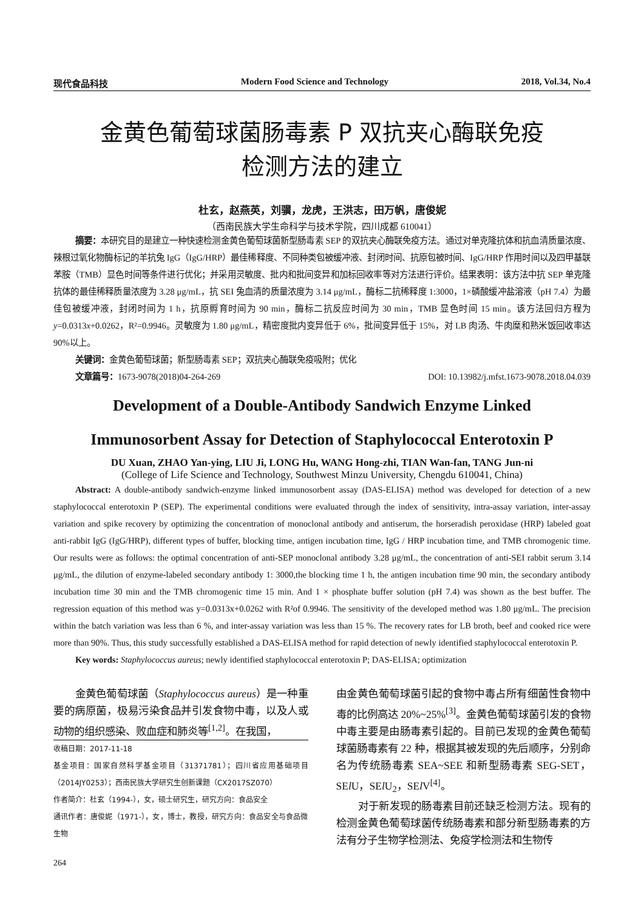现代食品科技 Modern Food Science and Technology 2018, Vol.34, No.4
金黄色葡萄球菌肠毒素 P 双抗夹心酶联免疫
检测方法的建立
杜玄，赵燕英，刘骥，龙虎，王洪志，田万帆，唐俊妮
（西南民族大学生命科学与技术学院，四川成都 610041）
摘要：本研究目的是建立一种快速检测金黄色葡萄球菌新型肠毒素 SEP 的双抗夹心酶联免疫方法。通过对单克隆抗体和抗血清质量浓度、辣根过氧化物酶标记的羊抗兔 IgG（IgG/HRP）最佳稀释度、不同种类包被缓冲液、封闭时间、抗原包被时间、IgG/HRP 作用时间以及四甲基联苯胺（TMB）显色时间等条件进行优化；并采用灵敏度、批内和批间变异和加标回收率等对方法进行评价。结果表明：该方法中抗 SEP 单克隆抗体的最佳稀释质量浓度为 3.28 μg/mL，抗 SEI 兔血清的质量浓度为 3.14 μg/mL，酶标二抗稀释度 1:3000，1×磷酸缓冲盐溶液（pH 7.4）为最佳包被缓冲液，封闭时间为 1 h，抗原孵育时间为 90 min，酶标二抗反应时间为 30 min，TMB 显色时间 15 min。该方法回归方程为 y=0.0313x+0.0262，R²=0.9946。灵敏度为 1.80 μg/mL，精密度批内变异低于 6%，批间变异低于 15%，对 LB 肉汤、牛肉糜和熟米饭回收率达 90%以上。
关键词：金黄色葡萄球菌；新型肠毒素 SEP；双抗夹心酶联免疫吸附；优化
文章篇号：1673-9078(2018)04-264-269 DOI: 10.13982/j.mfst.1673-9078.2018.04.039
Development of a Double-Antibody Sandwich Enzyme Linked
Immunosorbent Assay for Detection of Staphylococcal Enterotoxin P
DU Xuan, ZHAO Yan-ying, LIU Ji, LONG Hu, WANG Hong-zhi, TIAN Wan-fan, TANG Jun-ni
(College of Life Science and Technology, Southwest Minzu University, Chengdu 610041, China)
Abstract: A double-antibody sandwich-enzyme linked immunosorbent assay (DAS-ELISA) method was developed for detection of a new staphylococcal enterotoxin P (SEP). The experimental conditions were evaluated through the index of sensitivity, intra-assay variation, inter-assay variation and spike recovery by optimizing the concentration of monoclonal antibody and antiserum, the horseradish peroxidase (HRP) labeled goat anti-rabbit IgG (IgG/HRP), different types of buffer, blocking time, antigen incubation time, IgG / HRP incubation time, and TMB chromogenic time. Our results were as follows: the optimal concentration of anti-SEP monoclonal antibody 3.28 μg/mL, the concentration of anti-SEI rabbit serum 3.14 μg/mL, the dilution of enzyme-labeled secondary antibody 1: 3000,the blocking time 1 h, the antigen incubation time 90 min, the secondary antibody incubation time 30 min and the TMB chromogenic time 15 min. And 1 × phosphate buffer solution (pH 7.4) was shown as the best buffer. The regression equation of this method was y=0.0313x+0.0262 with R²of 0.9946. The sensitivity of the developed method was 1.80 μg/mL. The precision within the batch variation was less than 6 %, and inter-assay variation was less than 15 %. The recovery rates for LB broth, beef and cooked rice were more than 90%. Thus, this study successfully established a DAS-ELISA method for rapid detection of newly identified staphylococcal enterotoxin P.
Key words: Staphylococcus aureus; newly identified staphylococcal enterotoxin P; DAS-ELISA; optimization
金黄色葡萄球菌（Staphylococcus aureus）是一种重要的病原菌，极易污染食品并引发食物中毒，以及人或动物的组织感染、败血症和肺炎等<sup>[1,2]</sup>。在我国，
收稿日期：2017-11-18
基金项目：国家自然科学基金项目（31371781）；四川省应用基础项目（2014JY0253）；西南民族大学研究生创新课题（CX2017SZ070）
作者简介：杜玄（1994-），女，硕士研究生，研究方向：食品安全
通讯作者：唐俊妮（1971-），女，博士，教授，研究方向：食品安全与食品微生物
264
由金黄色葡萄球菌引起的食物中毒占所有细菌性食物中毒的比例高达 20%~25%<sup>[3]</sup>。金黄色葡萄球菌引发的食物中毒主要是由肠毒素引起的。目前已发现的金黄色葡萄球菌肠毒素有 22 种，根据其被发现的先后顺序，分别命名为传统肠毒素 SEA~SEE 和新型肠毒素 SEG-SET，SEl U，SEl U<sub>2</sub>，SEl V<sup>[4]</sup>。
对于新发现的肠毒素目前还缺乏检测方法。现有的检测金黄色葡萄球菌传统肠毒素和部分新型肠毒素的方法有分子生物学检测法、免疫学检测法和生物传